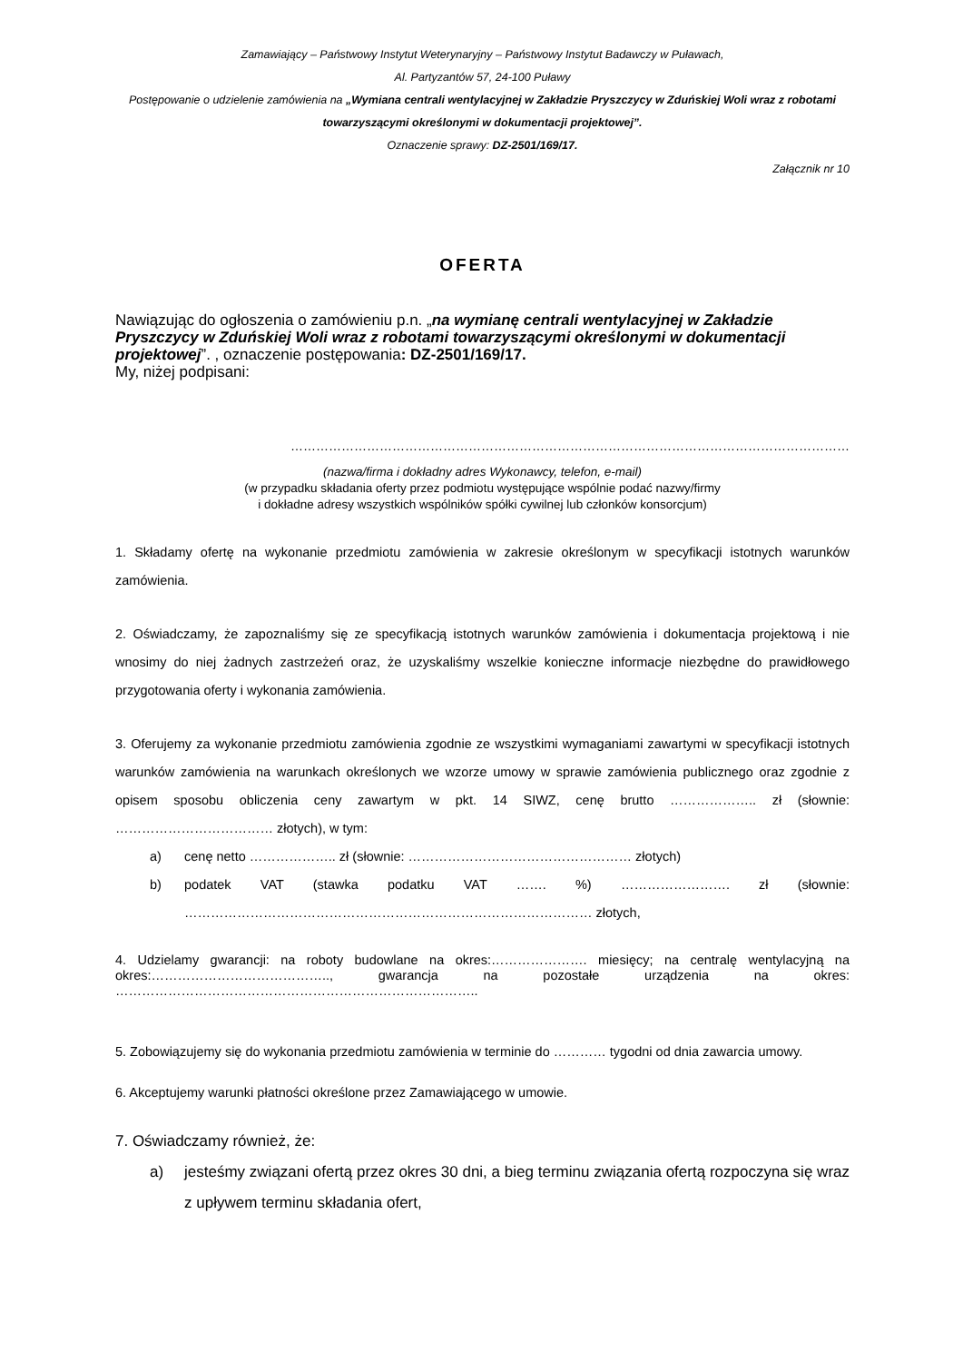Zamawiający – Państwowy Instytut Weterynaryjny – Państwowy Instytut Badawczy w Puławach,
Al. Partyzantów 57, 24-100 Puławy
Postępowanie o udzielenie zamówienia na „Wymiana centrali wentylacyjnej w Zakładzie Pryszczycy w Zduńskiej Woli wraz z robotami towarzyszącymi określonymi w dokumentacji projektowej”.
Oznaczenie sprawy: DZ-2501/169/17.
Załącznik nr 10
OFERTA
Nawiązując do ogłoszenia o zamówieniu p.n. „na wymianę centrali wentylacyjnej w Zakładzie Pryszczycy w Zduńskiej Woli wraz z robotami towarzyszącymi określonymi w dokumentacji projektowej”. , oznaczenie postępowania: DZ-2501/169/17.
My, niżej podpisani:
……………………………………………………………………………………………………………………
(nazwa/firma i dokładny adres Wykonawcy, telefon, e-mail)
(w przypadku składania oferty przez podmiotu występujące wspólnie podać nazwy/firmy
i dokładne adresy wszystkich wspólników spółki cywilnej lub członków konsorcjum)
1. Składamy ofertę na wykonanie przedmiotu zamówienia w zakresie określonym w specyfikacji istotnych warunków zamówienia.
2. Oświadczamy, że zapoznaliśmy się ze specyfikacją istotnych warunków zamówienia i dokumentacja projektową i nie wnosimy do niej żadnych zastrzeżeń oraz, że uzyskaliśmy wszelkie konieczne informacje niezbędne do prawidłowego przygotowania oferty i wykonania zamówienia.
3. Oferujemy za wykonanie przedmiotu zamówienia zgodnie ze wszystkimi wymaganiami zawartymi w specyfikacji istotnych warunków zamówienia na warunkach określonych we wzorze umowy w sprawie zamówienia publicznego oraz zgodnie z opisem sposobu obliczenia ceny zawartym w pkt. 14 SIWZ, cenę brutto ……………….. zł (słownie: ……………………………… złotych), w tym:
a) cenę netto ……………….. zł (słownie: …………………………………………… złotych)
b) podatek VAT (stawka podatku VAT ……. %) ……………………. zł (słownie: ………………………………………………………………………………… złotych,
4. Udzielamy gwarancji: na roboty budowlane na okres:…………………. miesięcy; na centralę wentylacyjną na okres:………………………………….., gwarancja na pozostałe urządzenia na okres: ………………………………………………………………………..
5. Zobowiązujemy się do wykonania przedmiotu zamówienia w terminie do ………… tygodni od dnia zawarcia umowy.
6. Akceptujemy warunki płatności określone przez Zamawiającego w umowie.
7. Oświadczamy również, że:
a) jesteśmy związani ofertą przez okres 30 dni, a bieg terminu związania ofertą rozpoczyna się wraz z upływem terminu składania ofert,